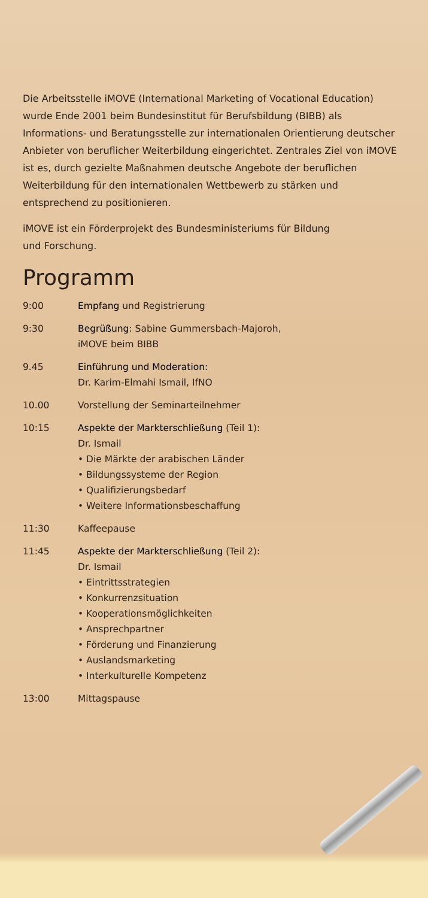Die Arbeitsstelle iMOVE (International Marketing of Vocational Education) wurde Ende 2001 beim Bundesinstitut für Berufsbildung (BIBB) als Informations- und Beratungsstelle zur internationalen Orientierung deutscher Anbieter von beruflicher Weiterbildung eingerichtet. Zentrales Ziel von iMOVE ist es, durch gezielte Maßnahmen deutsche Angebote der beruflichen Weiterbildung für den internationalen Wettbewerb zu stärken und entsprechend zu positionieren.
iMOVE ist ein Förderprojekt des Bundesministeriums für Bildung
und Forschung.
Programm
9:00 Empfang und Registrierung
9:30 Begrüßung: Sabine Gummersbach-Majoroh,
iMOVE beim BIBB
9.45 Einführung und Moderation:
Dr. Karim-Elmahi Ismail, IfNO
10.00 Vorstellung der Seminarteilnehmer
10:15 Aspekte der Markterschließung (Teil 1):
Dr. Ismail
• Die Märkte der arabischen Länder
• Bildungssysteme der Region
• Qualifizierungsbedarf
• Weitere Informationsbeschaffung
11:30 Kaffeepause
11:45 Aspekte der Markterschließung (Teil 2):
Dr. Ismail
• Eintrittsstrategien
• Konkurrenzsituation
• Kooperationsmöglichkeiten
• Ansprechpartner
• Förderung und Finanzierung
• Auslandsmarketing
• Interkulturelle Kompetenz
13:00 Mittagspause